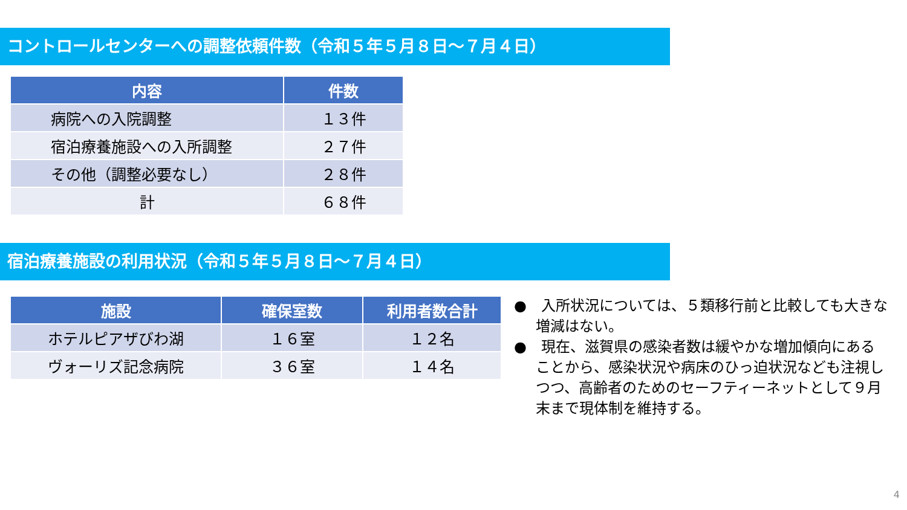コントロールセンターへの調整依頼件数（令和５年５月８日～７月４日）
| 内容 | 件数 |
| --- | --- |
| 病院への入院調整 | １３件 |
| 宿泊療養施設への入所調整 | ２７件 |
| その他（調整必要なし） | ２８件 |
| 計 | ６８件 |
宿泊療養施設の利用状況（令和５年５月８日～７月４日）
| 施設 | 確保室数 | 利用者数合計 |
| --- | --- | --- |
| ホテルピアザびわ湖 | １６室 | １２名 |
| ヴォーリズ記念病院 | ３６室 | １４名 |
●　入所状況については、５類移行前と比較しても大きな増減はない。
●　現在、滋賀県の感染者数は緩やかな増加傾向にあることから、感染状況や病床のひっ迫状況なども注視しつつ、高齢者のためのセーフティーネットとして９月末まで現体制を維持する。
4